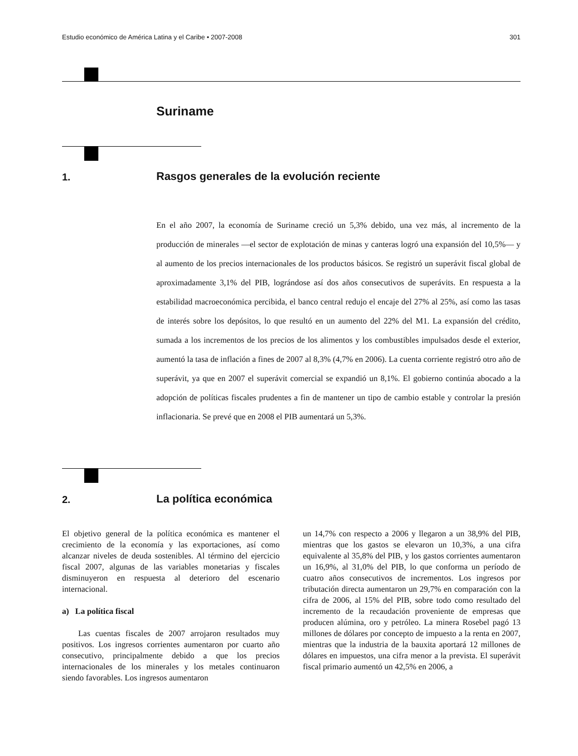Estudio económico de América Latina y el Caribe • 2007-2008 301
Suriname
1.
Rasgos generales de la evolución reciente
En el año 2007, la economía de Suriname creció un 5,3% debido, una vez más, al incremento de la producción de minerales —el sector de explotación de minas y canteras logró una expansión del 10,5%— y al aumento de los precios internacionales de los productos básicos. Se registró un superávit fiscal global de aproximadamente 3,1% del PIB, lográndose así dos años consecutivos de superávits. En respuesta a la estabilidad macroeconómica percibida, el banco central redujo el encaje del 27% al 25%, así como las tasas de interés sobre los depósitos, lo que resultó en un aumento del 22% del M1. La expansión del crédito, sumada a los incrementos de los precios de los alimentos y los combustibles impulsados desde el exterior, aumentó la tasa de inflación a fines de 2007 al 8,3% (4,7% en 2006). La cuenta corriente registró otro año de superávit, ya que en 2007 el superávit comercial se expandió un 8,1%. El gobierno continúa abocado a la adopción de políticas fiscales prudentes a fin de mantener un tipo de cambio estable y controlar la presión inflacionaria. Se prevé que en 2008 el PIB aumentará un 5,3%.
2. La política económica
El objetivo general de la política económica es mantener el crecimiento de la economía y las exportaciones, así como alcanzar niveles de deuda sostenibles. Al término del ejercicio fiscal 2007, algunas de las variables monetarias y fiscales disminuyeron en respuesta al deterioro del escenario internacional.
a) La política fiscal
Las cuentas fiscales de 2007 arrojaron resultados muy positivos. Los ingresos corrientes aumentaron por cuarto año consecutivo, principalmente debido a que los precios internacionales de los minerales y los metales continuaron siendo favorables. Los ingresos aumentaron
un 14,7% con respecto a 2006 y llegaron a un 38,9% del PIB, mientras que los gastos se elevaron un 10,3%, a una cifra equivalente al 35,8% del PIB, y los gastos corrientes aumentaron un 16,9%, al 31,0% del PIB, lo que conforma un período de cuatro años consecutivos de incrementos. Los ingresos por tributación directa aumentaron un 29,7% en comparación con la cifra de 2006, al 15% del PIB, sobre todo como resultado del incremento de la recaudación proveniente de empresas que producen alúmina, oro y petróleo. La minera Rosebel pagó 13 millones de dólares por concepto de impuesto a la renta en 2007, mientras que la industria de la bauxita aportará 12 millones de dólares en impuestos, una cifra menor a la prevista. El superávit fiscal primario aumentó un 42,5% en 2006, a